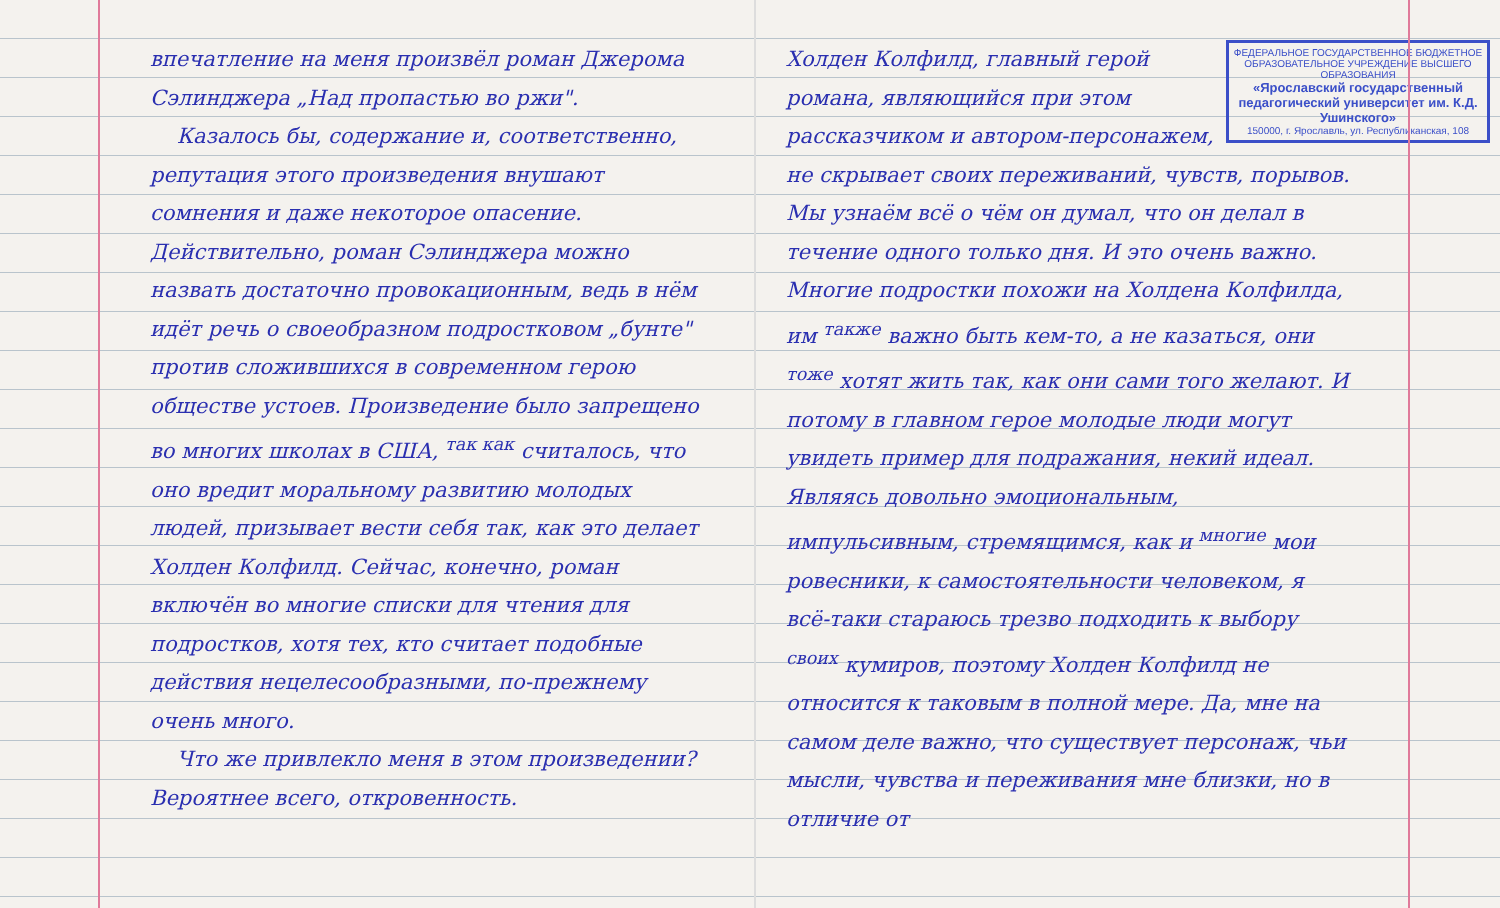впечатление на меня произвёл роман Джерома Сэлинджера „Над пропастью во ржи".
Казалось бы, содержание и, соответственно, репутация этого произведения внушают сомнения и даже некоторое опасение. Действительно, роман Сэлинджера можно назвать достаточно провокационным, ведь в нём идёт речь о своеобразном подростковом „бунте" против сложившихся в современном герою обществе устоев. Произведение было запрещено во многих школах в США, <sup>так как</sup> считалось, что оно вредит моральному развитию молодых людей, призывает вести себя так, как это делает Холден Колфилд. Сейчас, конечно, роман включён во многие списки для чтения для подростков, хотя тех, кто считает подобные действия нецелесообразными, по-прежнему очень много.
Что же привлекло меня в этом произведении? Вероятнее всего, откровенность.
ФЕДЕРАЛЬНОЕ ГОСУДАРСТВЕННОЕ БЮДЖЕТНОЕ ОБРАЗОВАТЕЛЬНОЕ УЧРЕЖДЕНИЕ ВЫСШЕГО ОБРАЗОВАНИЯ
«Ярославский государственный педагогический университет им. К.Д. Ушинского»
150000, г. Ярославль, ул. Республиканская, 108
Холден Колфилд, главный герой романа, являющийся при этом рассказчиком и автором-персонажем, не скрывает своих переживаний, чувств, порывов. Мы узнаём всё о чём он думал, что он делал в течение одного только дня. И это очень важно. Многие подростки похожи на Холдена Колфилда, им <sup>также</sup> важно быть кем-то, а не казаться, они <sup>тоже</sup> хотят жить так, как они сами того желают. И потому в главном герое молодые люди могут увидеть пример для подражания, некий идеал. Являясь довольно эмоциональным, импульсивным, стремящимся, как и <sup>многие</sup> мои ровесники, к самостоятельности человеком, я всё-таки стараюсь трезво подходить к выбору <sup>своих</sup> кумиров, поэтому Холден Колфилд не относится к таковым в полной мере. Да, мне на самом деле важно, что существует персонаж, чьи мысли, чувства и переживания мне близки, но в отличие от